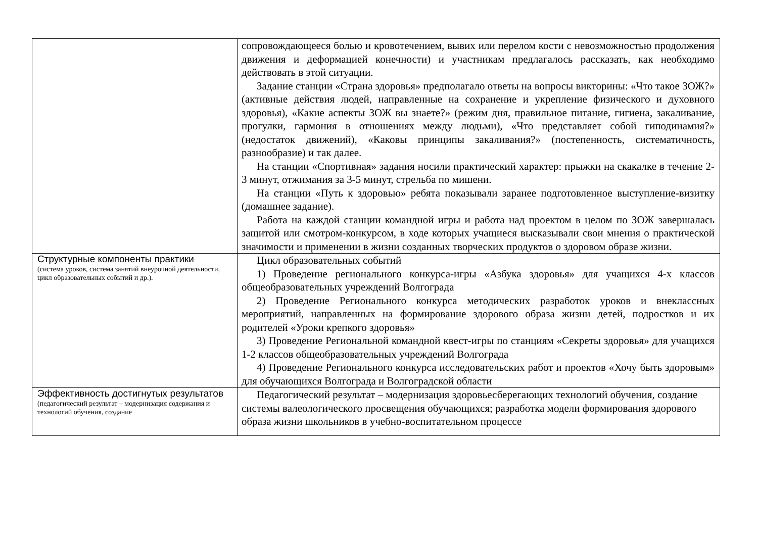| | сопровождающееся болью и кровотечением, вывих или перелом кости с невозможностью продолжения движения и деформацией конечности) и участникам предлагалось рассказать, как необходимо действовать в этой ситуации. Задание станции «Страна здоровья» предполагало ответы на вопросы викторины: «Что такое ЗОЖ?» (активные действия людей, направленные на сохранение и укрепление физического и духовного здоровья), «Какие аспекты ЗОЖ вы знаете?» (режим дня, правильное питание, гигиена, закаливание, прогулки, гармония в отношениях между людьми), «Что представляет собой гиподинамия?» (недостаток движений), «Каковы принципы закаливания?» (постепенность, систематичность, разнообразие) и так далее. На станции «Спортивная» задания носили практический характер: прыжки на скакалке в течение 2-3 минут, отжимания за 3-5 минут, стрельба по мишени. На станции «Путь к здоровью» ребята показывали заранее подготовленное выступление-визитку (домашнее задание). Работа на каждой станции командной игры и работа над проектом в целом по ЗОЖ завершалась защитой или смотром-конкурсом, в ходе которых учащиеся высказывали свои мнения о практической значимости и применении в жизни созданных творческих продуктов о здоровом образе жизни. |
| Структурные компоненты практики (система уроков, система занятий внеурочной деятельности, цикл образовательных событий и др.). | Цикл образовательных событий 1) Проведение регионального конкурса-игры «Азбука здоровья» для учащихся 4-х классов общеобразовательных учреждений Волгограда 2) Проведение Регионального конкурса методических разработок уроков и внеклассных мероприятий, направленных на формирование здорового образа жизни детей, подростков и их родителей «Уроки крепкого здоровья» 3) Проведение Региональной командной квест-игры по станциям «Секреты здоровья» для учащихся 1-2 классов общеобразовательных учреждений Волгограда 4) Проведение Регионального конкурса исследовательских работ и проектов «Хочу быть здоровым» для обучающихся Волгограда и Волгоградской области |
| Эффективность достигнутых результатов (педагогический результат – модернизация содержания и технологий обучения, создание | Педагогический результат – модернизация здоровьесберегающих технологий обучения, создание системы валеологического просвещения обучающихся; разработка модели формирования здорового образа жизни школьников в учебно-воспитательном процессе |